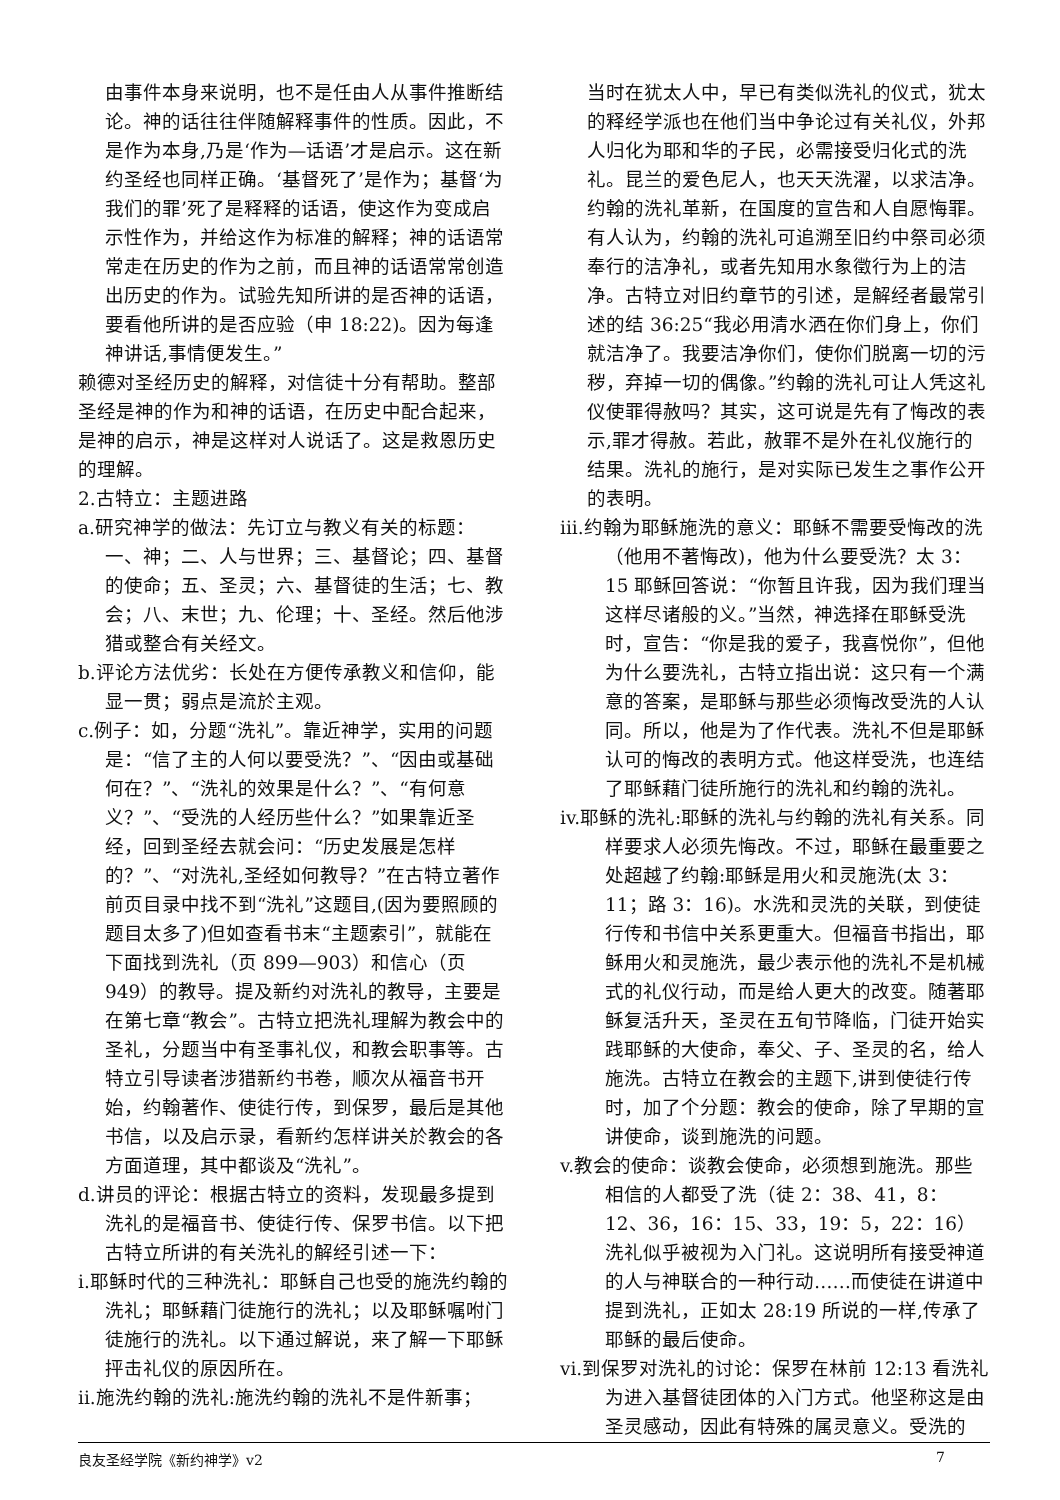由事件本身来说明，也不是任由人从事件推断结论。神的话往往伴随解释事件的性质。因此，不是作为本身,乃是‘作为—话语’才是启示。这在新约圣经也同样正确。‘基督死了’是作为；基督‘为我们的罪’死了是释释的话语，使这作为变成启示性作为，并给这作为标准的解释；神的话语常常走在历史的作为之前，而且神的话语常常创造出历史的作为。试验先知所讲的是否神的话语，要看他所讲的是否应验（申 18:22)。因为每逢神讲话,事情便发生。”
赖德对圣经历史的解释，对信徒十分有帮助。整部圣经是神的作为和神的话语，在历史中配合起来，是神的启示，神是这样对人说话了。这是救恩历史的理解。
2.古特立：主题进路
a.研究神学的做法：先订立与教义有关的标题：一、神；二、人与世界；三、基督论；四、基督的使命；五、圣灵；六、基督徒的生活；七、教会；八、末世；九、伦理；十、圣经。然后他涉猎或整合有关经文。
b.评论方法优劣：长处在方便传承教义和信仰，能显一贯；弱点是流於主观。
c.例子：如，分题“洗礼”。靠近神学，实用的问题是：“信了主的人何以要受洗？”、“因由或基础何在？”、“洗礼的效果是什么？”、“有何意义？”、“受洗的人经历些什么？”如果靠近圣经，回到圣经去就会问：“历史发展是怎样的？”、“对洗礼,圣经如何教导？”在古特立著作前页目录中找不到“洗礼”这题目,(因为要照顾的题目太多了)但如查看书末“主题索引”，就能在下面找到洗礼（页 899—903）和信心（页 949）的教导。提及新约对洗礼的教导，主要是在第七章“教会”。古特立把洗礼理解为教会中的圣礼，分题当中有圣事礼仪，和教会职事等。古特立引导读者涉猎新约书卷，顺次从福音书开始，约翰著作、使徒行传，到保罗，最后是其他书信，以及启示录，看新约怎样讲关於教会的各方面道理，其中都谈及“洗礼”。
d.讲员的评论：根据古特立的资料，发现最多提到洗礼的是福音书、使徒行传、保罗书信。以下把古特立所讲的有关洗礼的解经引述一下：
i.耶稣时代的三种洗礼：耶稣自己也受的施洗约翰的洗礼；耶稣藉门徒施行的洗礼；以及耶稣嘱咐门徒施行的洗礼。以下通过解说，来了解一下耶稣抨击礼仪的原因所在。
ii.施洗约翰的洗礼:施洗约翰的洗礼不是件新事；
当时在犹太人中，早已有类似洗礼的仪式，犹太的释经学派也在他们当中争论过有关礼仪，外邦人归化为耶和华的子民，必需接受归化式的洗礼。昆兰的爱色尼人，也天天洗濯，以求洁净。约翰的洗礼革新，在国度的宣告和人自愿悔罪。有人认为，约翰的洗礼可追溯至旧约中祭司必须奉行的洁净礼，或者先知用水象徵行为上的洁净。古特立对旧约章节的引述，是解经者最常引述的结 36:25“我必用清水洒在你们身上，你们就洁净了。我要洁净你们，使你们脱离一切的污秽，弃掉一切的偶像。”约翰的洗礼可让人凭这礼仪使罪得赦吗？其实，这可说是先有了悔改的表示,罪才得赦。若此，赦罪不是外在礼仪施行的结果。洗礼的施行，是对实际已发生之事作公开的表明。
iii.约翰为耶稣施洗的意义：耶稣不需要受悔改的洗（他用不著悔改)，他为什么要受洗？太 3：15 耶稣回答说：“你暂且许我，因为我们理当这样尽诸般的义。”当然，神选择在耶稣受洗时，宣告：“你是我的爱子，我喜悦你”，但他为什么要洗礼，古特立指出说：这只有一个满意的答案，是耶稣与那些必须悔改受洗的人认同。所以，他是为了作代表。洗礼不但是耶稣认可的悔改的表明方式。他这样受洗，也连结了耶稣藉门徒所施行的洗礼和约翰的洗礼。
iv.耶稣的洗礼:耶稣的洗礼与约翰的洗礼有关系。同样要求人必须先悔改。不过，耶稣在最重要之处超越了约翰:耶稣是用火和灵施洗(太 3：11；路 3：16)。水洗和灵洗的关联，到使徒行传和书信中关系更重大。但福音书指出，耶稣用火和灵施洗，最少表示他的洗礼不是机械式的礼仪行动，而是给人更大的改变。随著耶稣复活升天，圣灵在五旬节降临，门徒开始实践耶稣的大使命，奉父、子、圣灵的名，给人施洗。古特立在教会的主题下,讲到使徒行传时，加了个分题：教会的使命，除了早期的宣讲使命，谈到施洗的问题。
v.教会的使命：谈教会使命，必须想到施洗。那些相信的人都受了洗（徒 2：38、41，8：12、36，16：15、33，19：5，22：16）洗礼似乎被视为入门礼。这说明所有接受神道的人与神联合的一种行动……而使徒在讲道中提到洗礼，正如太 28:19 所说的一样,传承了耶稣的最后使命。
vi.到保罗对洗礼的讨论：保罗在林前 12:13 看洗礼为进入基督徒团体的入门方式。他坚称这是由圣灵感动，因此有特殊的属灵意义。受洗的
良友圣经学院《新约神学》v2 7